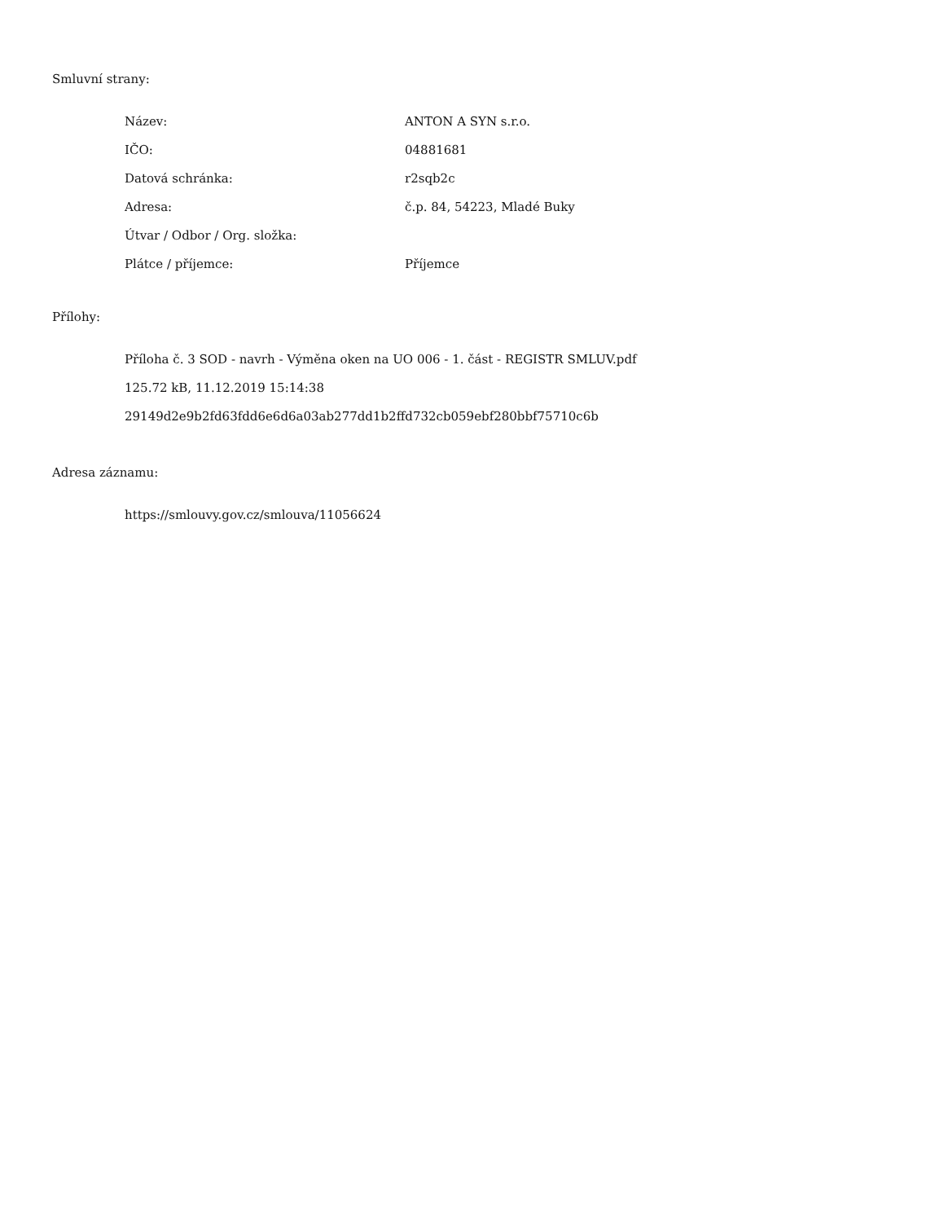Smluvní strany:
| Název: | ANTON A SYN s.r.o. |
| IČO: | 04881681 |
| Datová schránka: | r2sqb2c |
| Adresa: | č.p. 84, 54223, Mladé Buky |
| Útvar / Odbor / Org. složka: | |
| Plátce / příjemce: | Příjemce |
Přílohy:
Příloha č. 3 SOD - navrh - Výměna oken na UO 006 - 1. část - REGISTR SMLUV.pdf
125.72 kB, 11.12.2019 15:14:38
29149d2e9b2fd63fdd6e6d6a03ab277dd1b2ffd732cb059ebf280bbf75710c6b
Adresa záznamu:
https://smlouvy.gov.cz/smlouva/11056624